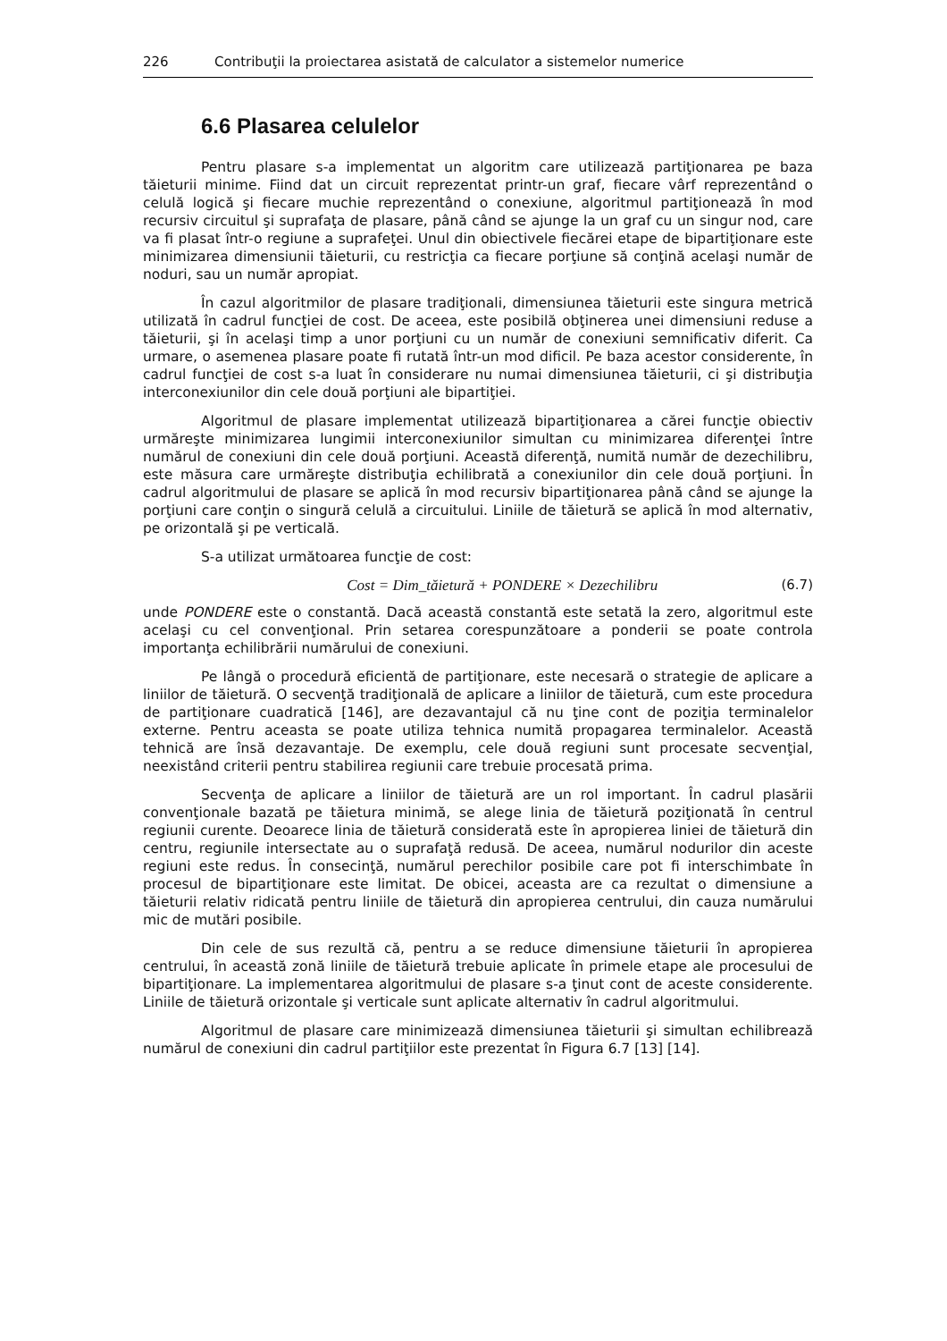226 Contribuţii la proiectarea asistată de calculator a sistemelor numerice
6.6 Plasarea celulelor
Pentru plasare s-a implementat un algoritm care utilizează partiţionarea pe baza tăieturii minime. Fiind dat un circuit reprezentat printr-un graf, fiecare vârf reprezentând o celulă logică şi fiecare muchie reprezentând o conexiune, algoritmul partiţionează în mod recursiv circuitul şi suprafaţa de plasare, până când se ajunge la un graf cu un singur nod, care va fi plasat într-o regiune a suprafeţei. Unul din obiectivele fiecărei etape de bipartiţionare este minimizarea dimensiunii tăieturii, cu restricţia ca fiecare porţiune să conţină acelaşi număr de noduri, sau un număr apropiat.
În cazul algoritmilor de plasare tradiţionali, dimensiunea tăieturii este singura metrică utilizată în cadrul funcţiei de cost. De aceea, este posibilă obţinerea unei dimensiuni reduse a tăieturii, şi în acelaşi timp a unor porţiuni cu un număr de conexiuni semnificativ diferit. Ca urmare, o asemenea plasare poate fi rutată într-un mod dificil. Pe baza acestor considerente, în cadrul funcţiei de cost s-a luat în considerare nu numai dimensiunea tăieturii, ci şi distribuţia interconexiunilor din cele două porţiuni ale bipartiţiei.
Algoritmul de plasare implementat utilizează bipartiţionarea a cărei funcţie obiectiv urmăreşte minimizarea lungimii interconexiunilor simultan cu minimizarea diferenţei între numărul de conexiuni din cele două porţiuni. Această diferenţă, numită număr de dezechilibru, este măsura care urmăreşte distribuţia echilibrată a conexiunilor din cele două porţiuni. În cadrul algoritmului de plasare se aplică în mod recursiv bipartiţionarea până când se ajunge la porţiuni care conţin o singură celulă a circuitului. Liniile de tăietură se aplică în mod alternativ, pe orizontală şi pe verticală.
S-a utilizat următoarea funcţie de cost:
Cost = Dim_tăietură + PONDERE × Dezechilibru (6.7)
unde PONDERE este o constantă. Dacă această constantă este setată la zero, algoritmul este acelaşi cu cel convenţional. Prin setarea corespunzătoare a ponderii se poate controla importanţa echilibrării numărului de conexiuni.
Pe lângă o procedură eficientă de partiţionare, este necesară o strategie de aplicare a liniilor de tăietură. O secvenţă tradiţională de aplicare a liniilor de tăietură, cum este procedura de partiţionare cuadratică [146], are dezavantajul că nu ţine cont de poziţia terminalelor externe. Pentru aceasta se poate utiliza tehnica numită propagarea terminalelor. Această tehnică are însă dezavantaje. De exemplu, cele două regiuni sunt procesate secvenţial, neexistând criterii pentru stabilirea regiunii care trebuie procesată prima.
Secvenţa de aplicare a liniilor de tăietură are un rol important. În cadrul plasării convenţionale bazată pe tăietura minimă, se alege linia de tăietură poziţionată în centrul regiunii curente. Deoarece linia de tăietură considerată este în apropierea liniei de tăietură din centru, regiunile intersectate au o suprafaţă redusă. De aceea, numărul nodurilor din aceste regiuni este redus. În consecinţă, numărul perechilor posibile care pot fi interschimbate în procesul de bipartiţionare este limitat. De obicei, aceasta are ca rezultat o dimensiune a tăieturii relativ ridicată pentru liniile de tăietură din apropierea centrului, din cauza numărului mic de mutări posibile.
Din cele de sus rezultă că, pentru a se reduce dimensiune tăieturii în apropierea centrului, în această zonă liniile de tăietură trebuie aplicate în primele etape ale procesului de bipartiţionare. La implementarea algoritmului de plasare s-a ţinut cont de aceste considerente. Liniile de tăietură orizontale şi verticale sunt aplicate alternativ în cadrul algoritmului.
Algoritmul de plasare care minimizează dimensiunea tăieturii şi simultan echilibrează numărul de conexiuni din cadrul partiţiilor este prezentat în Figura 6.7 [13] [14].